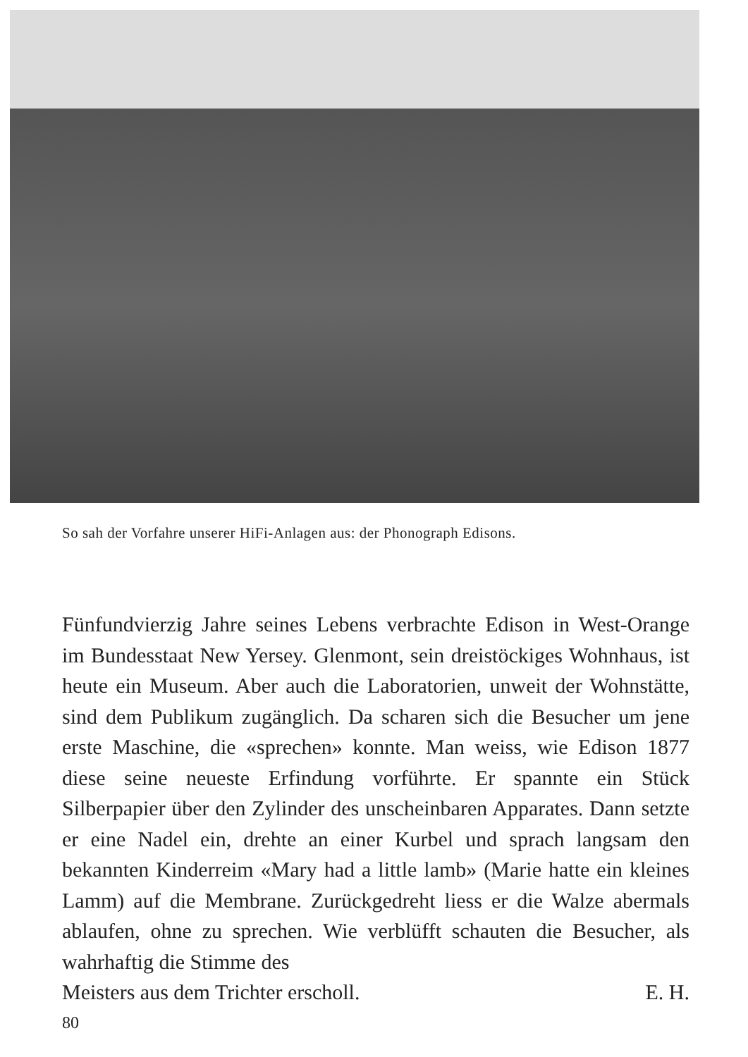So sah der Vorfahre unserer HiFi-Anlagen aus: der Phonograph Edisons.
Fünfundvierzig Jahre seines Lebens verbrachte Edison in West-Orange im Bundesstaat New Yersey. Glenmont, sein dreistöckiges Wohnhaus, ist heute ein Museum. Aber auch die Laboratorien, unweit der Wohnstätte, sind dem Publikum zugänglich. Da scharen sich die Besucher um jene erste Maschine, die «sprechen» konnte. Man weiss, wie Edison 1877 diese seine neueste Erfindung vorführte. Er spannte ein Stück Silberpapier über den Zylinder des unscheinbaren Apparates. Dann setzte er eine Nadel ein, drehte an einer Kurbel und sprach langsam den bekannten Kinderreim «Mary had a little lamb» (Marie hatte ein kleines Lamm) auf die Membrane. Zurückgedreht liess er die Walze abermals ablaufen, ohne zu sprechen. Wie verblüfft schauten die Besucher, als wahrhaftig die Stimme des
Meisters aus dem Trichter erscholl. E. H.
80